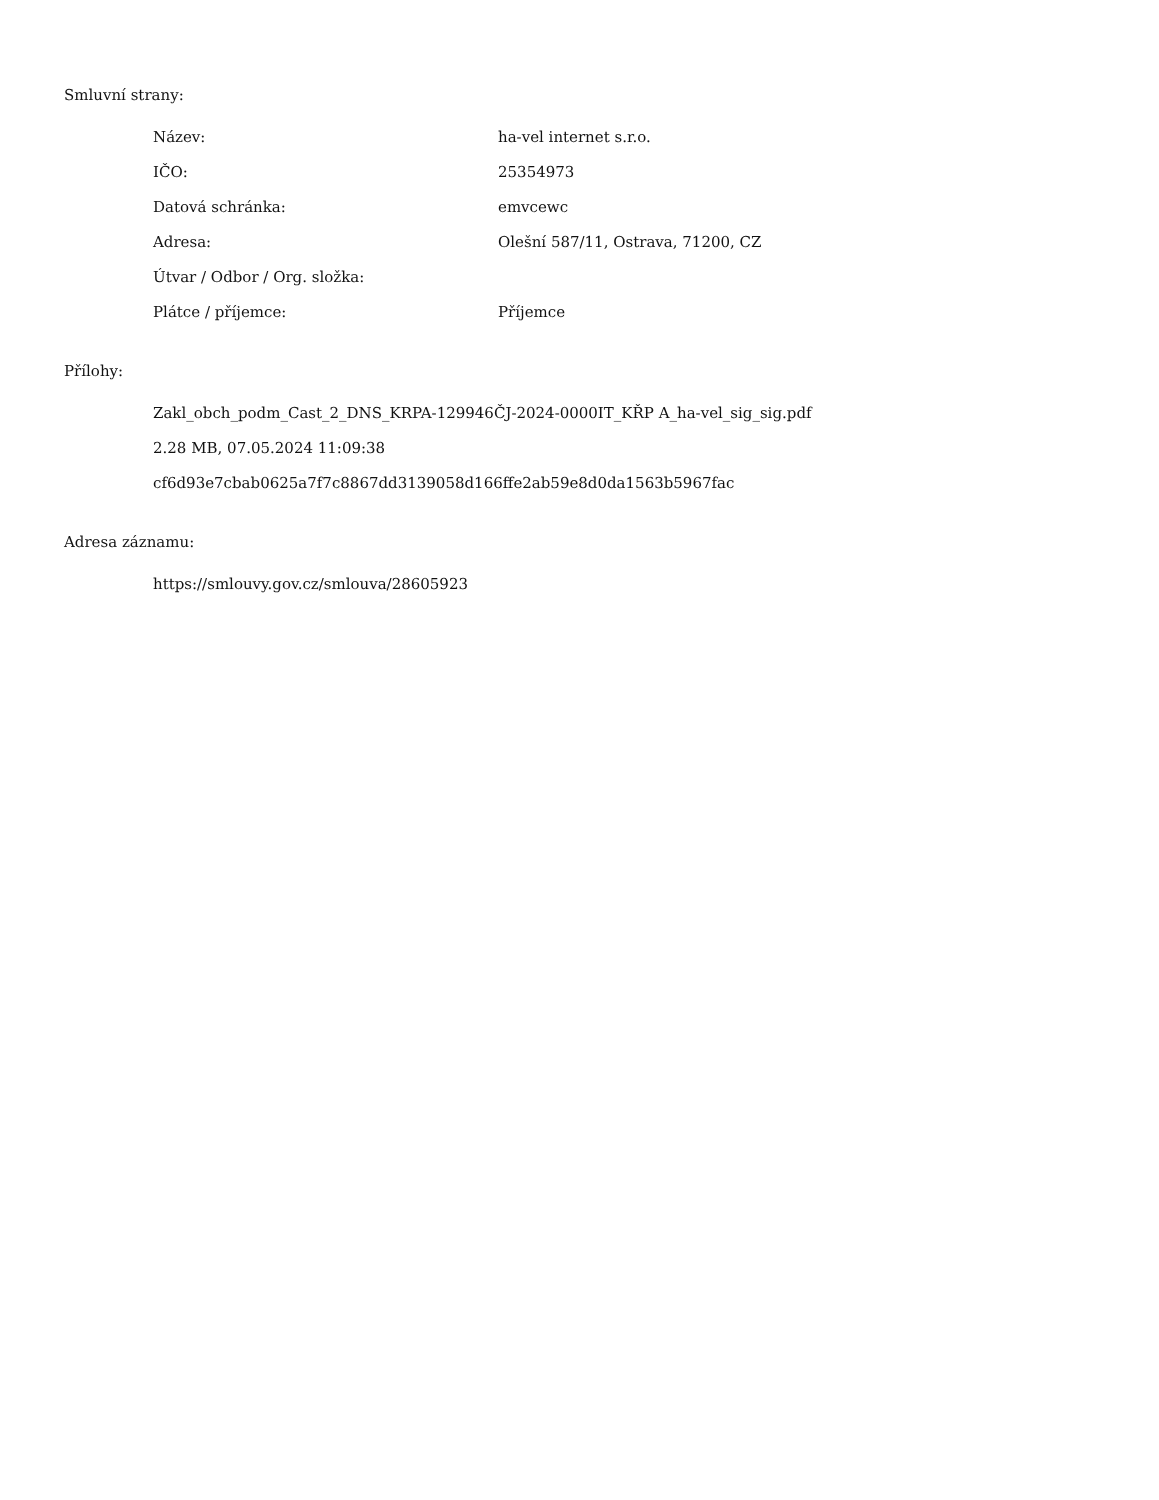Smluvní strany:
| Název: | ha-vel internet s.r.o. |
| IČO: | 25354973 |
| Datová schránka: | emvcewc |
| Adresa: | Olešní 587/11, Ostrava, 71200, CZ |
| Útvar / Odbor / Org. složka: | |
| Plátce / příjemce: | Příjemce |
Přílohy:
Zakl_obch_podm_Cast_2_DNS_KRPA-129946ČJ-2024-0000IT_KŘP A_ha-vel_sig_sig.pdf
2.28 MB, 07.05.2024 11:09:38
cf6d93e7cbab0625a7f7c8867dd3139058d166ffe2ab59e8d0da1563b5967fac
Adresa záznamu:
https://smlouvy.gov.cz/smlouva/28605923